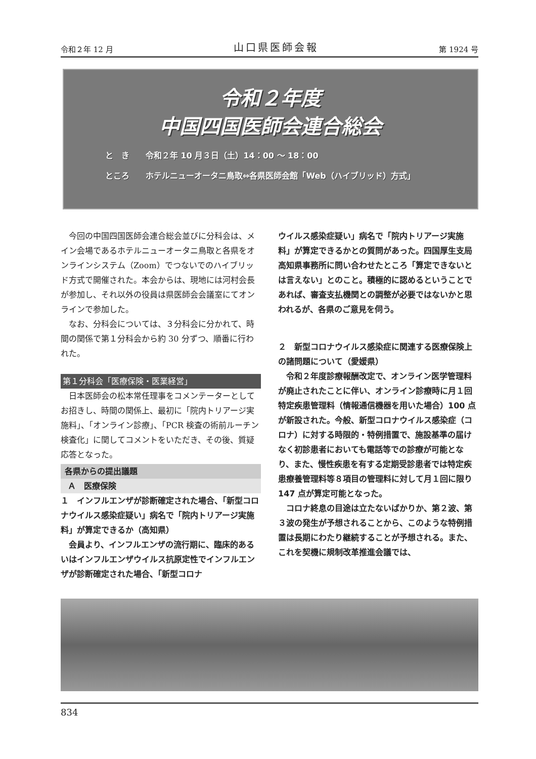令和２年 12 月 山口県医師会報 第 1924 号
令和２年度
中国四国医師会連合総会
と　き　　令和２年 10 月３日（土）14：00 ～ 18：00
ところ　　ホテルニューオータニ鳥取⇔各県医師会館「Web（ハイブリッド）方式」
今回の中国四国医師会連合総会並びに分科会は、メイン会場であるホテルニューオータニ鳥取と各県をオンラインシステム（Zoom）でつないでのハイブリッド方式で開催された。本会からは、現地には河村会長が参加し、それ以外の役員は県医師会会議室にてオンラインで参加した。
なお、分科会については、３分科会に分かれて、時間の関係で第１分科会から約 30 分ずつ、順番に行われた。
第１分科会「医療保険・医業経営」
日本医師会の松本常任理事をコメンテーターとしてお招きし、時間の関係上、最初に「院内トリアージ実施料」、「オンライン診療」、「PCR 検査の術前ルーチン検査化」に関してコメントをいただき、その後、質疑応答となった。
各県からの提出議題
Ａ　医療保険
１　インフルエンザが診断確定された場合、「新型コロナウイルス感染症疑い」病名で「院内トリアージ実施料」が算定できるか（高知県）
会員より、インフルエンザの流行期に、臨床的あるいはインフルエンザウイルス抗原定性でインフルエンザが診断確定された場合、「新型コロナ
ウイルス感染症疑い」病名で「院内トリアージ実施料」が算定できるかとの質問があった。四国厚生支局高知県事務所に問い合わせたところ「算定できないとは言えない」とのこと。積極的に認めるということであれば、審査支払機関との調整が必要ではないかと思われるが、各県のご意見を伺う。
２　新型コロナウイルス感染症に関連する医療保険上の諸問題について（愛媛県）
令和２年度診療報酬改定で、オンライン医学管理料が廃止されたことに伴い、オンライン診療時に月１回特定疾患管理料（情報通信機器を用いた場合）100 点が新設された。今般、新型コロナウイルス感染症（コロナ）に対する時限的・特例措置で、施設基準の届けなく初診患者においても電話等での診療が可能となり、また、慢性疾患を有する定期受診患者では特定疾患療養管理料等８項目の管理料に対して月１回に限り 147 点が算定可能となった。
コロナ終息の目途は立たないばかりか、第２波、第３波の発生が予想されることから、このような特例措置は長期にわたり継続することが予想される。また、これを契機に規制改革推進会議では、
834